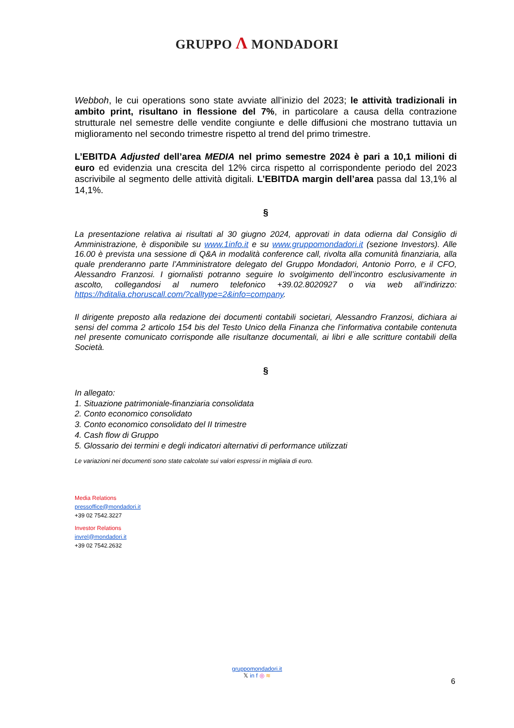GRUPPO Λ MONDADORI
Webboh, le cui operations sono state avviate all’inizio del 2023; le attività tradizionali in ambito print, risultano in flessione del 7%, in particolare a causa della contrazione strutturale nel semestre delle vendite congiunte e delle diffusioni che mostrano tuttavia un miglioramento nel secondo trimestre rispetto al trend del primo trimestre.
L’EBITDA Adjusted dell’area MEDIA nel primo semestre 2024 è pari a 10,1 milioni di euro ed evidenzia una crescita del 12% circa rispetto al corrispondente periodo del 2023 ascrivibile al segmento delle attività digitali. L’EBITDA margin dell’area passa dal 13,1% al 14,1%.
§
La presentazione relativa ai risultati al 30 giugno 2024, approvati in data odierna dal Consiglio di Amministrazione, è disponibile su www.1info.it e su www.gruppomondadori.it (sezione Investors). Alle 16.00 è prevista una sessione di Q&A in modalità conference call, rivolta alla comunità finanziaria, alla quale prenderanno parte l’Amministratore delegato del Gruppo Mondadori, Antonio Porro, e il CFO, Alessandro Franzosi. I giornalisti potranno seguire lo svolgimento dell’incontro esclusivamente in ascolto, collegandosi al numero telefonico +39.02.8020927 o via web all’indirizzo: https://hditalia.choruscall.com/?calltype=2&info=company.
Il dirigente preposto alla redazione dei documenti contabili societari, Alessandro Franzosi, dichiara ai sensi del comma 2 articolo 154 bis del Testo Unico della Finanza che l’informativa contabile contenuta nel presente comunicato corrisponde alle risultanze documentali, ai libri e alle scritture contabili della Società.
§
In allegato:
1. Situazione patrimoniale-finanziaria consolidata
2. Conto economico consolidato
3. Conto economico consolidato del II trimestre
4. Cash flow di Gruppo
5. Glossario dei termini e degli indicatori alternativi di performance utilizzati
Le variazioni nei documenti sono state calcolate sui valori espressi in migliaia di euro.
Media Relations
pressoffice@mondadori.it
+39 02 7542.3227
Investor Relations
invrel@mondadori.it
+39 02 7542.2632
gruppomondadori.it
𝕏 in f ◎ ≋
6